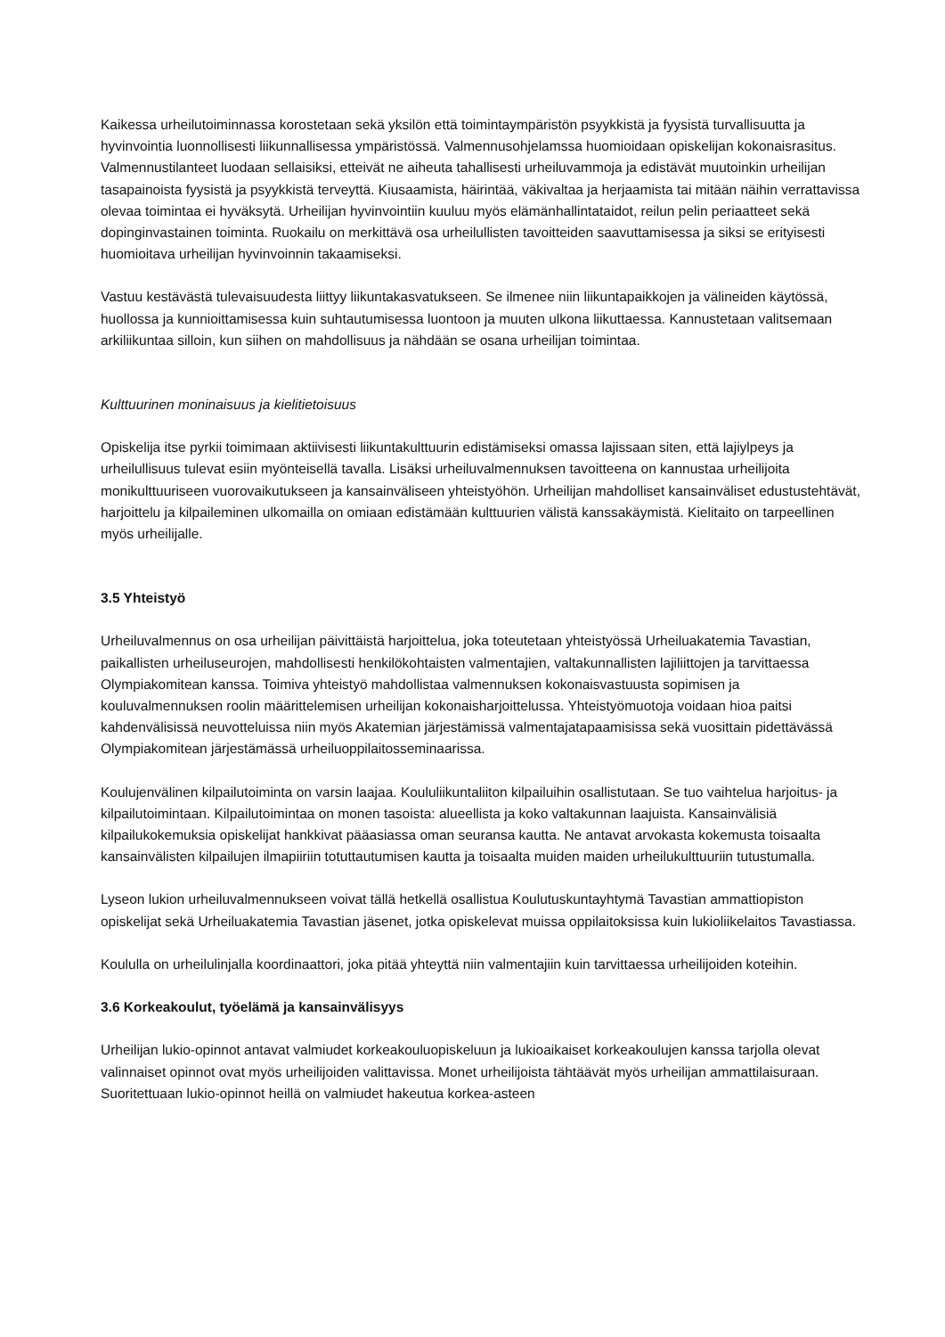Kaikessa urheilutoiminnassa korostetaan sekä yksilön että toimintaympäristön psyykkistä ja fyysistä turvallisuutta ja hyvinvointia luonnollisesti liikunnallisessa ympäristössä. Valmennusohjelamssa huomioidaan opiskelijan kokonaisrasitus. Valmennustilanteet luodaan sellaisiksi, etteivät ne aiheuta tahallisesti urheiluvammoja ja edistävät muutoinkin urheilijan tasapainoista fyysistä ja psyykkistä terveyttä. Kiusaamista, häirintää, väkivaltaa ja herjaamista tai mitään näihin verrattavissa olevaa toimintaa ei hyväksytä. Urheilijan hyvinvointiin kuuluu myös elämänhallintataidot, reilun pelin periaatteet sekä dopinginvastainen toiminta. Ruokailu on merkittävä osa urheilullisten tavoitteiden saavuttamisessa ja siksi se erityisesti huomioitava urheilijan hyvinvoinnin takaamiseksi.
Vastuu kestävästä tulevaisuudesta liittyy liikuntakasvatukseen. Se ilmenee niin liikuntapaikkojen ja välineiden käytössä, huollossa ja kunnioittamisessa kuin suhtautumisessa luontoon ja muuten ulkona liikuttaessa. Kannustetaan valitsemaan arkiliikuntaa silloin, kun siihen on mahdollisuus ja nähdään se osana urheilijan toimintaa.
Kulttuurinen moninaisuus ja kielitietoisuus
Opiskelija itse pyrkii toimimaan aktiivisesti liikuntakulttuurin edistämiseksi omassa lajissaan siten, että lajiylpeys ja urheilullisuus tulevat esiin myönteisellä tavalla. Lisäksi urheiluvalmennuksen tavoitteena on kannustaa urheilijoita monikulttuuriseen vuorovaikutukseen ja kansainväliseen yhteistyöhön. Urheilijan mahdolliset kansainväliset edustustehtävät, harjoittelu ja kilpaileminen ulkomailla on omiaan edistämään kulttuurien välistä kanssakäymistä. Kielitaito on tarpeellinen myös urheilijalle.
3.5 Yhteistyö
Urheiluvalmennus on osa urheilijan päivittäistä harjoittelua, joka toteutetaan yhteistyössä Urheiluakatemia Tavastian, paikallisten urheiluseurojen, mahdollisesti henkilökohtaisten valmentajien, valtakunnallisten lajiliittojen ja tarvittaessa Olympiakomitean kanssa. Toimiva yhteistyö mahdollistaa valmennuksen kokonaisvastuusta sopimisen ja kouluvalmennuksen roolin määrittelemisen urheilijan kokonaisharjoittelussa. Yhteistyömuotoja voidaan hioa paitsi kahdenvälisissä neuvotteluissa niin myös Akatemian järjestämissä valmentajatapaamisissa sekä vuosittain pidettävässä Olympiakomitean järjestämässä urheiluoppilaitosseminaarissa.
Koulujenvälinen kilpailutoiminta on varsin laajaa. Koululiikuntaliiton kilpailuihin osallistutaan. Se tuo vaihtelua harjoitus- ja kilpailutoimintaan. Kilpailutoimintaa on monen tasoista: alueellista ja koko valtakunnan laajuista. Kansainvälisiä kilpailukokemuksia opiskelijat hankkivat pääasiassa oman seuransa kautta. Ne antavat arvokasta kokemusta toisaalta kansainvälisten kilpailujen ilmapiiriin totuttautumisen kautta ja toisaalta muiden maiden urheilukulttuuriin tutustumalla.
Lyseon lukion urheiluvalmennukseen voivat tällä hetkellä osallistua Koulutuskuntayhtymä Tavastian ammattiopiston opiskelijat sekä Urheiluakatemia Tavastian jäsenet, jotka opiskelevat muissa oppilaitoksissa kuin lukioliikelaitos Tavastiassa.
Koululla on urheilulinjalla koordinaattori, joka pitää yhteyttä niin valmentajiin kuin tarvittaessa urheilijoiden koteihin.
3.6 Korkeakoulut, työelämä ja kansainvälisyys
Urheilijan lukio-opinnot antavat valmiudet korkeakouluopiskeluun ja lukioaikaiset korkeakoulujen kanssa tarjolla olevat valinnaiset opinnot ovat myös urheilijoiden valittavissa. Monet urheilijoista tähtäävät myös urheilijan ammattilaisuraan. Suoritettuaan lukio-opinnot heillä on valmiudet hakeutua korkea-asteen